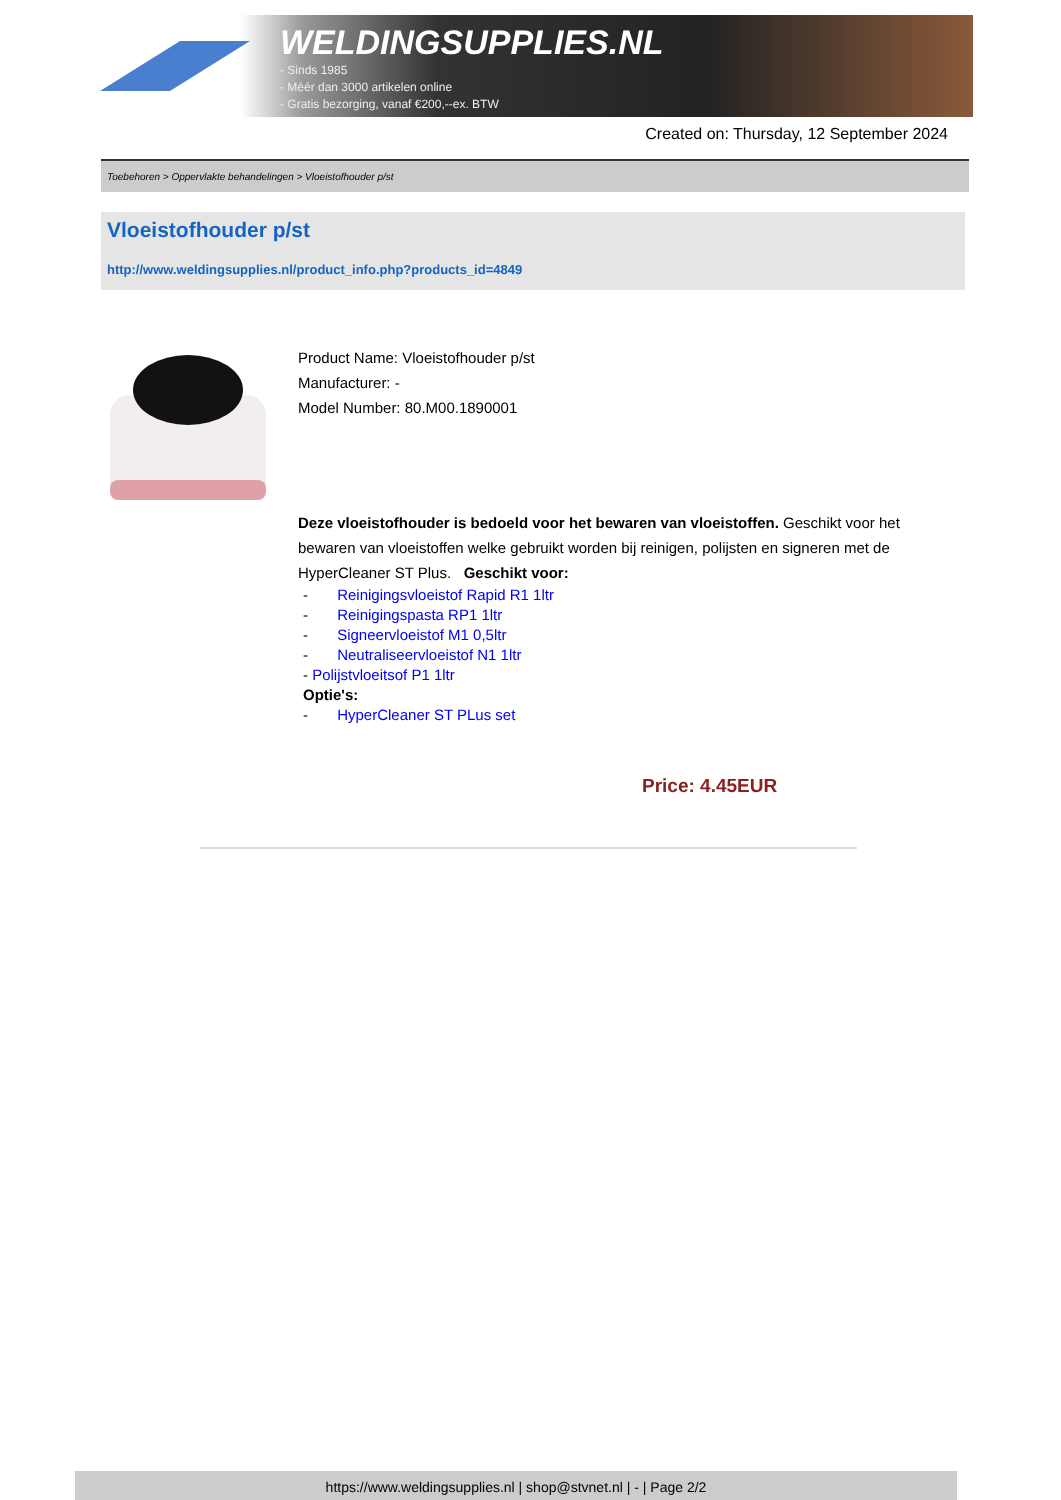WELDINGSUPPLIES.NL
- Sinds 1985
- Méér dan 3000 artikelen online
- Gratis bezorging, vanaf €200,--ex. BTW
Created on: Thursday, 12 September 2024
Toebehoren > Oppervlakte behandelingen > Vloeistofhouder p/st
Vloeistofhouder p/st
http://www.weldingsupplies.nl/product_info.php?products_id=4849
Product Name: Vloeistofhouder p/st
Manufacturer: -
Model Number: 80.M00.1890001
Deze vloeistofhouder is bedoeld voor het bewaren van vloeistoffen. Geschikt voor het bewaren van vloeistoffen welke gebruikt worden bij reinigen, polijsten en signeren met de HyperCleaner ST Plus. Geschikt voor:
- Reinigingsvloeistof Rapid R1 1ltr
- Reinigingspasta RP1 1ltr
- Signeervloeistof M1 0,5ltr
- Neutraliseervloeistof N1 1ltr
- Polijstvloeitsof P1 1ltr
Optie's:
- HyperCleaner ST PLus set
Price: 4.45EUR
https://www.weldingsupplies.nl | shop@stvnet.nl | - | Page 2/2